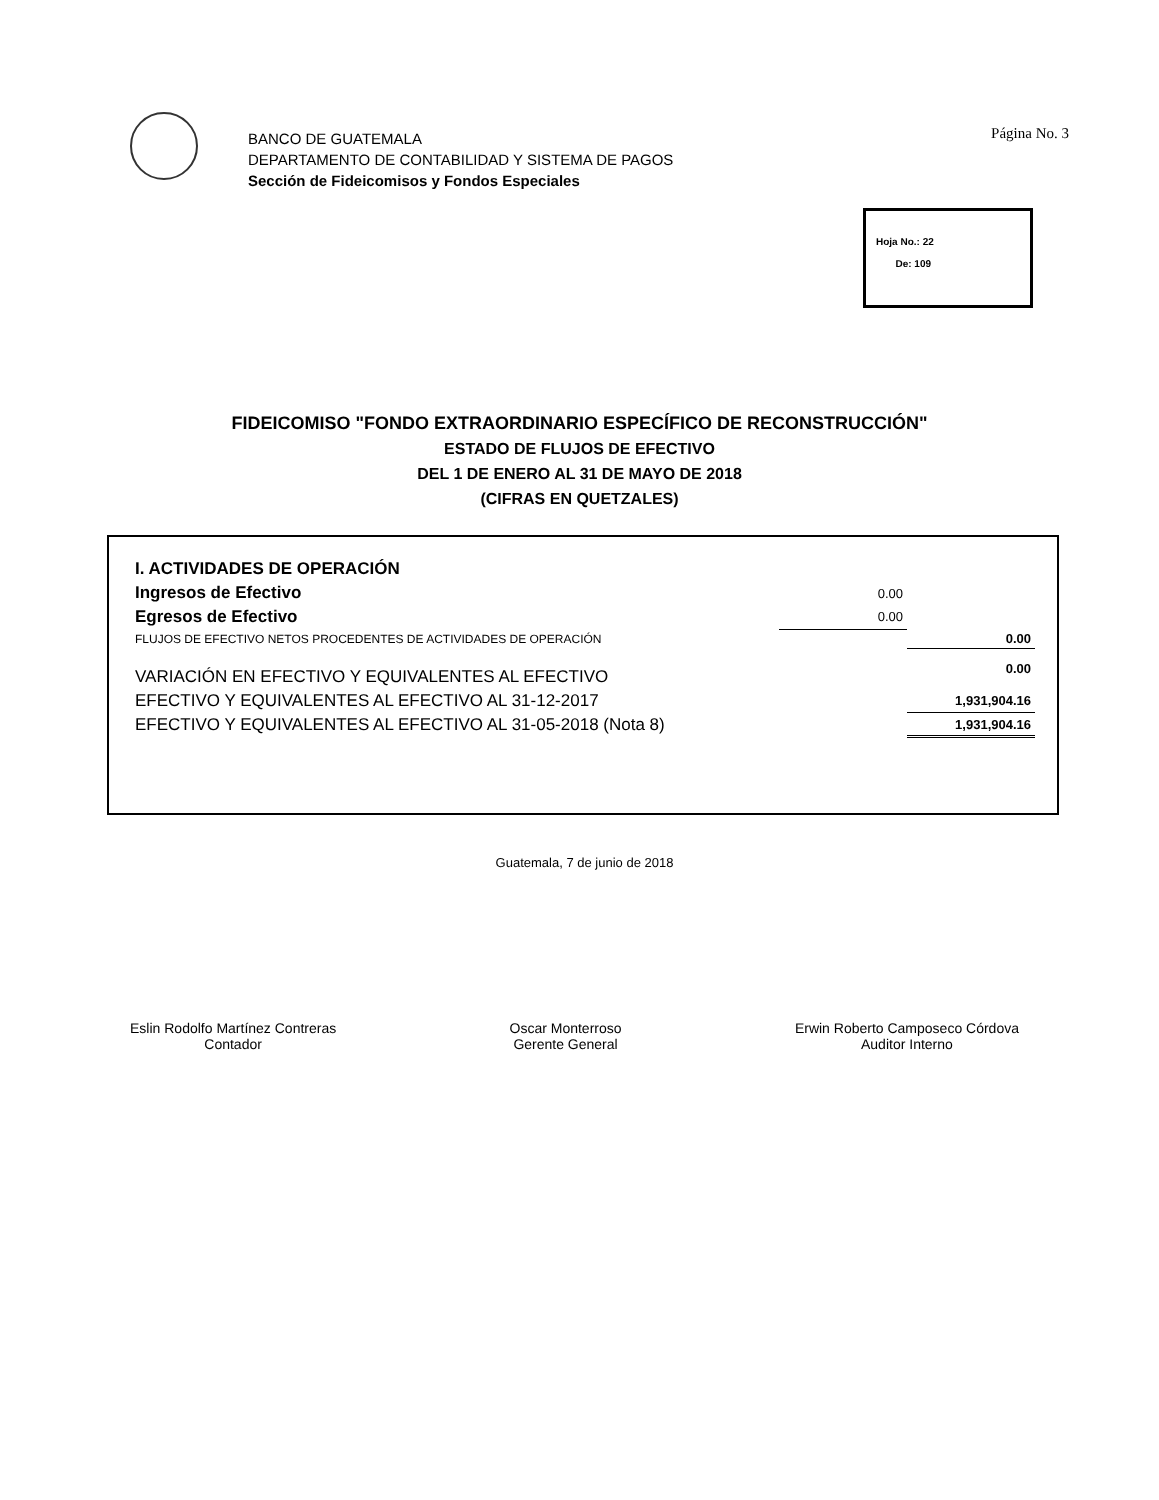Página No. 3
BANCO DE GUATEMALA
DEPARTAMENTO DE CONTABILIDAD Y SISTEMA DE PAGOS
Sección de Fideicomisos y Fondos Especiales
Hoja No.: 22
De: 109
FIDEICOMISO "FONDO EXTRAORDINARIO ESPECÍFICO DE RECONSTRUCCIÓN"
ESTADO DE FLUJOS DE EFECTIVO
DEL 1 DE ENERO AL 31 DE MAYO DE 2018
(CIFRAS EN QUETZALES)
| I. ACTIVIDADES DE OPERACIÓN | | |
| Ingresos de Efectivo | 0.00 | |
| Egresos de Efectivo | 0.00 | |
| FLUJOS DE EFECTIVO NETOS PROCEDENTES DE ACTIVIDADES DE OPERACIÓN | | 0.00 |
| VARIACIÓN EN EFECTIVO Y EQUIVALENTES AL EFECTIVO | | 0.00 |
| EFECTIVO Y EQUIVALENTES AL EFECTIVO AL 31-12-2017 | | 1,931,904.16 |
| EFECTIVO Y EQUIVALENTES AL EFECTIVO AL 31-05-2018 (Nota 8) | | 1,931,904.16 |
Guatemala, 7 de junio de 2018
Eslin Rodolfo Martínez Contreras
Contador
Oscar Monterroso
Gerente General
Erwin Roberto Camposeco Córdova
Auditor Interno